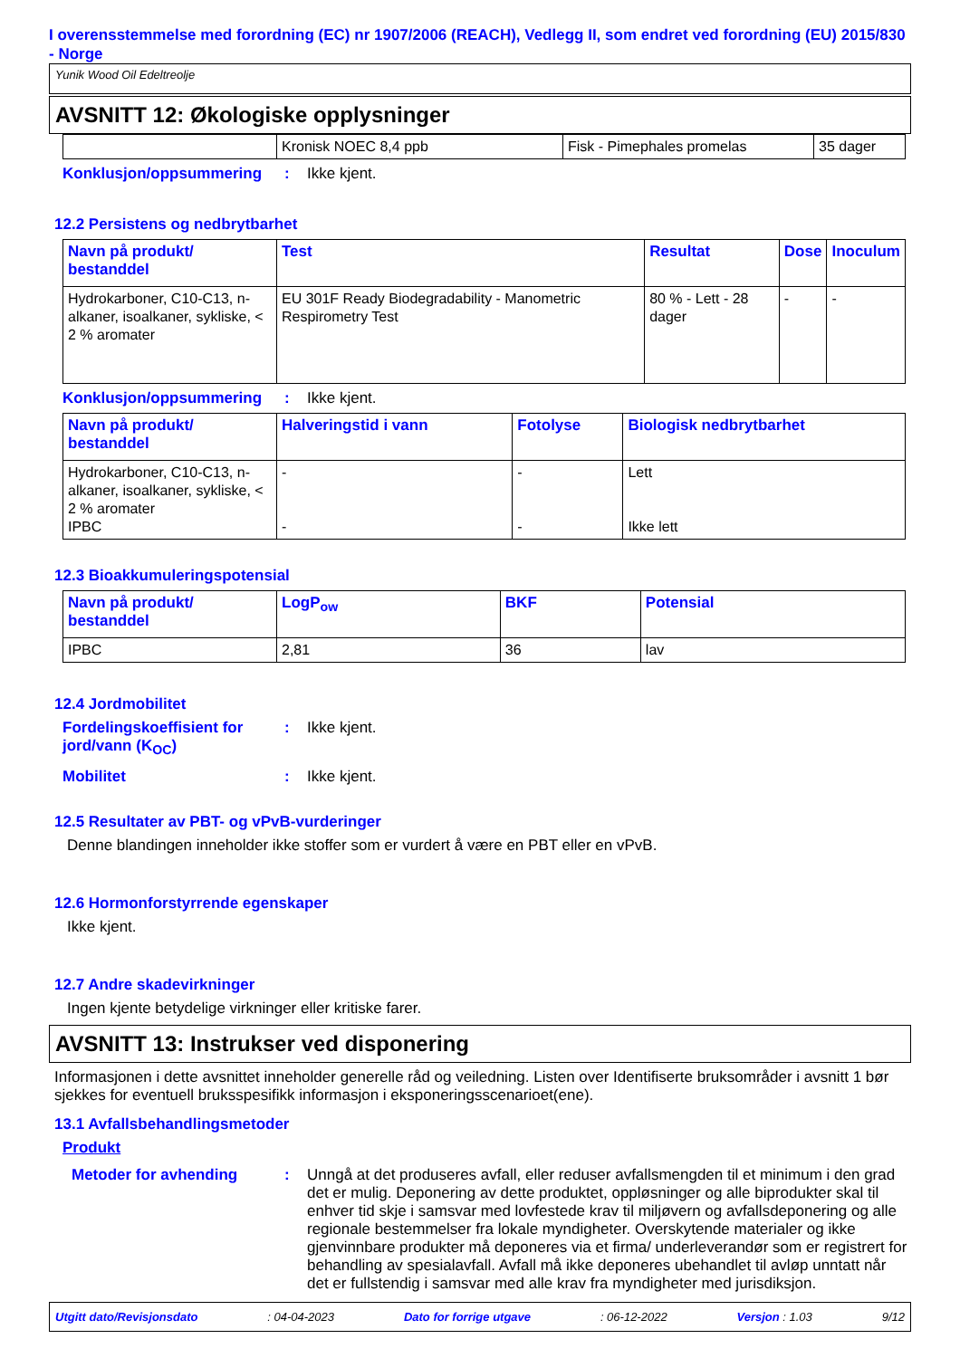I overensstemmelse med forordning (EC) nr 1907/2006 (REACH), Vedlegg II, som endret ved forordning (EU) 2015/830 - Norge
Yunik Wood Oil Edeltreolje
AVSNITT 12: Økologiske opplysninger
| | Kronisk NOEC 8,4 ppb | Fisk - Pimephales promelas | 35 dager |
Konklusjon/oppsummering :
Ikke kjent.
12.2 Persistens og nedbrytbarhet
| Navn på produkt/ bestanddel | Test | Resultat | Dose | Inoculum |
| --- | --- | --- | --- | --- |
| Hydrokarboner, C10-C13, n-alkaner, isoalkaner, sykliske, < 2 % aromater | EU 301F Ready Biodegradability - Manometric Respirometry Test | 80 % - Lett - 28 dager | - | - |
Konklusjon/oppsummering :
Ikke kjent.
| Navn på produkt/ bestanddel | Halveringstid i vann | Fotolyse | Biologisk nedbrytbarhet |
| --- | --- | --- | --- |
| Hydrokarboner, C10-C13, n-alkaner, isoalkaner, sykliske, < 2 % aromater IPBC | - - | - - | Lett Ikke lett |
12.3 Bioakkumuleringspotensial
| Navn på produkt/ bestanddel | LogP<sub>ow</sub> | BKF | Potensial |
| --- | --- | --- | --- |
| IPBC | 2,81 | 36 | lav |
12.4 Jordmobilitet
Fordelingskoeffisient for jord/vann (K<sub>OC</sub>)
:
Ikke kjent.
Mobilitet :
Ikke kjent.
12.5 Resultater av PBT- og vPvB-vurderinger
Denne blandingen inneholder ikke stoffer som er vurdert å være en PBT eller en vPvB.
12.6 Hormonforstyrrende egenskaper
Ikke kjent.
12.7 Andre skadevirkninger
Ingen kjente betydelige virkninger eller kritiske farer.
AVSNITT 13: Instrukser ved disponering
Informasjonen i dette avsnittet inneholder generelle råd og veiledning. Listen over Identifiserte bruksområder i avsnitt 1 bør sjekkes for eventuell bruksspesifikk informasjon i eksponeringsscenarioet(ene).
13.1 Avfallsbehandlingsmetoder
Produkt
Metoder for avhending :
Unngå at det produseres avfall, eller reduser avfallsmengden til et minimum i den grad det er mulig. Deponering av dette produktet, oppløsninger og alle biprodukter skal til enhver tid skje i samsvar med lovfestede krav til miljøvern og avfallsdeponering og alle regionale bestemmelser fra lokale myndigheter. Overskytende materialer og ikke gjenvinnbare produkter må deponeres via et firma/ underleverandør som er registrert for behandling av spesialavfall. Avfall må ikke deponeres ubehandlet til avløp unntatt når det er fullstendig i samsvar med alle krav fra myndigheter med jurisdiksjon.
Utgitt dato/Revisjonsdato: 04-04-2023 Dato for forrige utgave: 06-12-2022 Versjon : 1.03 9/12